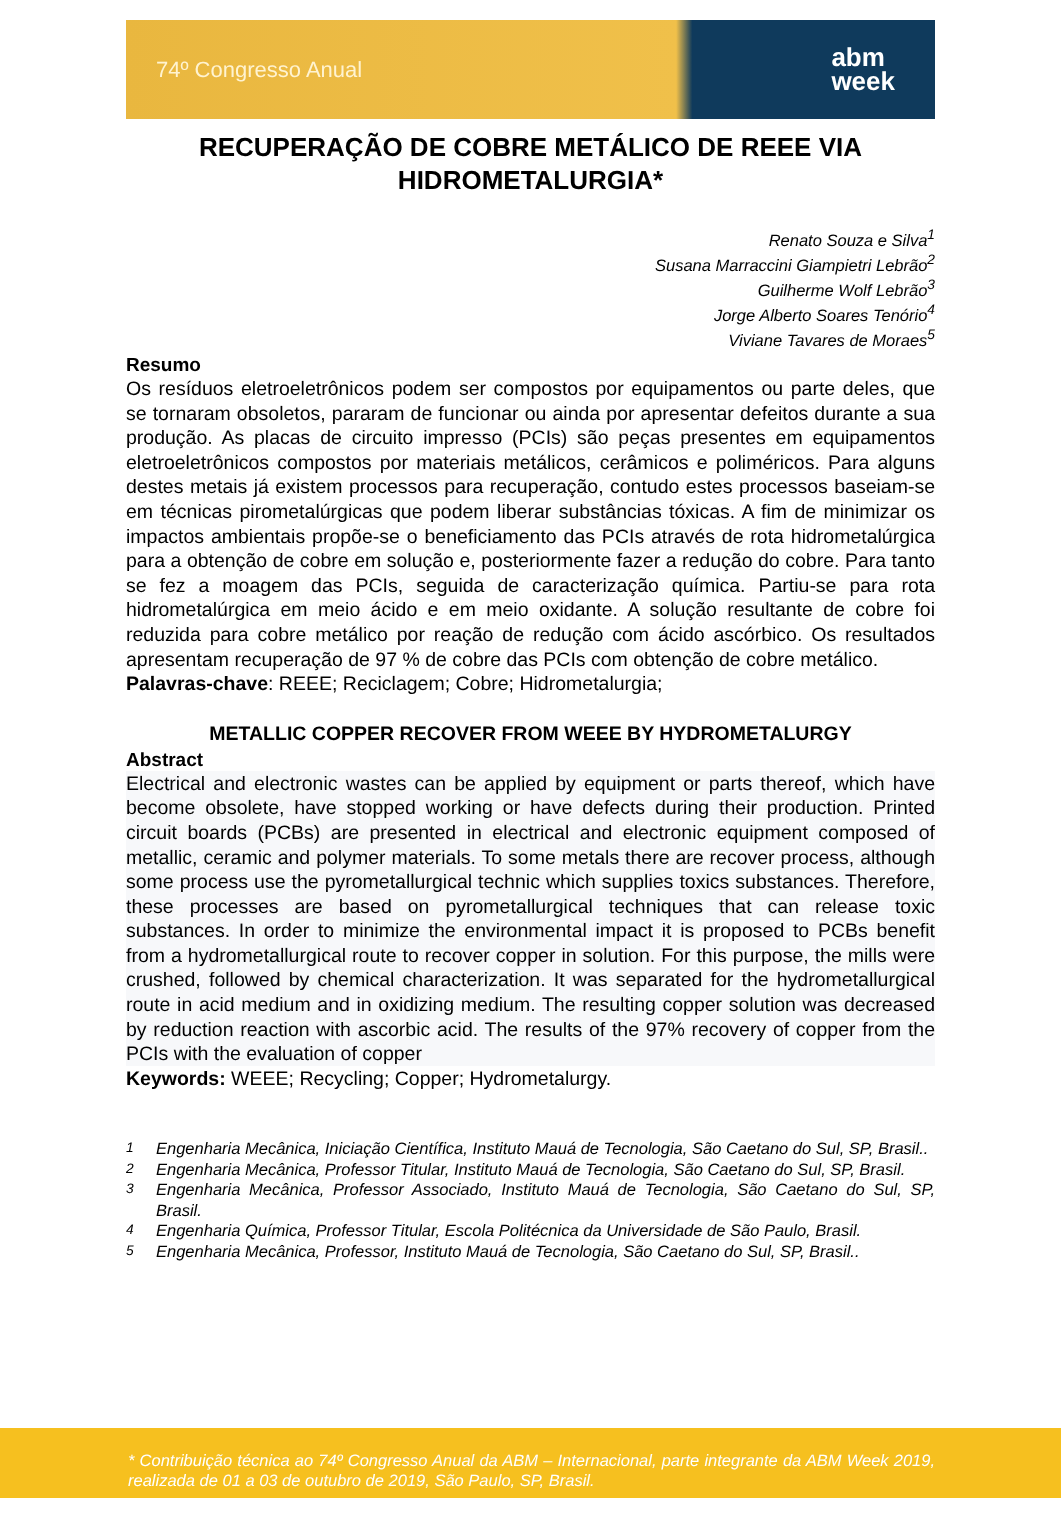74º Congresso Anual abm
week
RECUPERAÇÃO DE COBRE METÁLICO DE REEE VIA HIDROMETALURGIA*
Renato Souza e Silva<sup>1</sup>
Susana Marraccini Giampietri Lebrão<sup>2</sup>
Guilherme Wolf Lebrão<sup>3</sup>
Jorge Alberto Soares Tenório<sup>4</sup>
Viviane Tavares de Moraes<sup>5</sup>
Resumo
Os resíduos eletroeletrônicos podem ser compostos por equipamentos ou parte deles, que se tornaram obsoletos, pararam de funcionar ou ainda por apresentar defeitos durante a sua produção. As placas de circuito impresso (PCIs) são peças presentes em equipamentos eletroeletrônicos compostos por materiais metálicos, cerâmicos e poliméricos. Para alguns destes metais já existem processos para recuperação, contudo estes processos baseiam-se em técnicas pirometalúrgicas que podem liberar substâncias tóxicas. A fim de minimizar os impactos ambientais propõe-se o beneficiamento das PCIs através de rota hidrometalúrgica para a obtenção de cobre em solução e, posteriormente fazer a redução do cobre. Para tanto se fez a moagem das PCIs, seguida de caracterização química. Partiu-se para rota hidrometalúrgica em meio ácido e em meio oxidante. A solução resultante de cobre foi reduzida para cobre metálico por reação de redução com ácido ascórbico. Os resultados apresentam recuperação de 97 % de cobre das PCIs com obtenção de cobre metálico.
Palavras-chave: REEE; Reciclagem; Cobre; Hidrometalurgia;
METALLIC COPPER RECOVER FROM WEEE BY HYDROMETALURGY
Abstract
Electrical and electronic wastes can be applied by equipment or parts thereof, which have become obsolete, have stopped working or have defects during their production. Printed circuit boards (PCBs) are presented in electrical and electronic equipment composed of metallic, ceramic and polymer materials. To some metals there are recover process, although some process use the pyrometallurgical technic which supplies toxics substances. Therefore, these processes are based on pyrometallurgical techniques that can release toxic substances. In order to minimize the environmental impact it is proposed to PCBs benefit from a hydrometallurgical route to recover copper in solution. For this purpose, the mills were crushed, followed by chemical characterization. It was separated for the hydrometallurgical route in acid medium and in oxidizing medium. The resulting copper solution was decreased by reduction reaction with ascorbic acid. The results of the 97% recovery of copper from the PCIs with the evaluation of copper
Keywords: WEEE; Recycling; Copper; Hydrometalurgy.
<sup>1</sup> Engenharia Mecânica, Iniciação Científica, Instituto Mauá de Tecnologia, São Caetano do Sul, SP, Brasil..
<sup>2</sup> Engenharia Mecânica, Professor Titular, Instituto Mauá de Tecnologia, São Caetano do Sul, SP, Brasil.
<sup>3</sup> Engenharia Mecânica, Professor Associado, Instituto Mauá de Tecnologia, São Caetano do Sul, SP, Brasil.
<sup>4</sup> Engenharia Química, Professor Titular, Escola Politécnica da Universidade de São Paulo, Brasil.
<sup>5</sup> Engenharia Mecânica, Professor, Instituto Mauá de Tecnologia, São Caetano do Sul, SP, Brasil..
* Contribuição técnica ao 74º Congresso Anual da ABM – Internacional, parte integrante da ABM Week 2019, realizada de 01 a 03 de outubro de 2019, São Paulo, SP, Brasil.